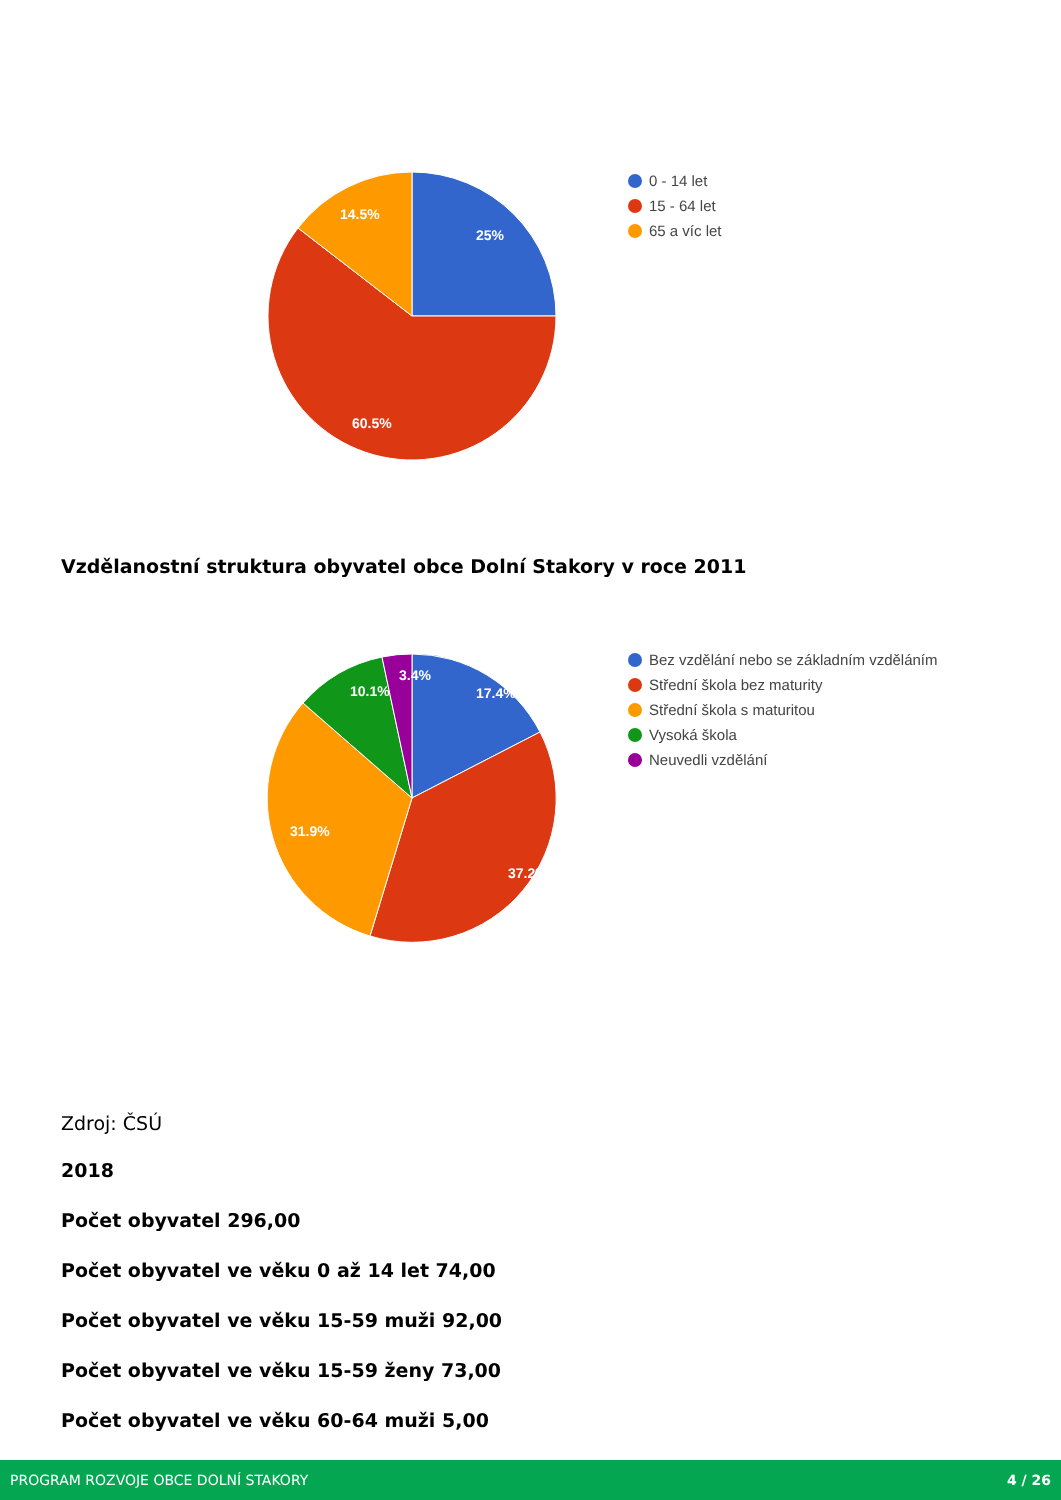25%
14.5%
60.5%
0 - 14 let
15 - 64 let
65 a víc let
Vzdělanostní struktura obyvatel obce Dolní Stakory v roce 2011
17.4%
10.1%
3.4%
31.9%
37.2%
Bez vzdělání nebo se základním vzděláním
Střední škola bez maturity
Střední škola s maturitou
Vysoká škola
Neuvedli vzdělání
Zdroj: ČSÚ
2018
Počet obyvatel 296,00
Počet obyvatel ve věku 0 až 14 let 74,00
Počet obyvatel ve věku 15-59 muži 92,00
Počet obyvatel ve věku 15-59 ženy 73,00
Počet obyvatel ve věku 60-64 muži 5,00
PROGRAM ROZVOJE OBCE DOLNÍ STAKORY 4 / 26